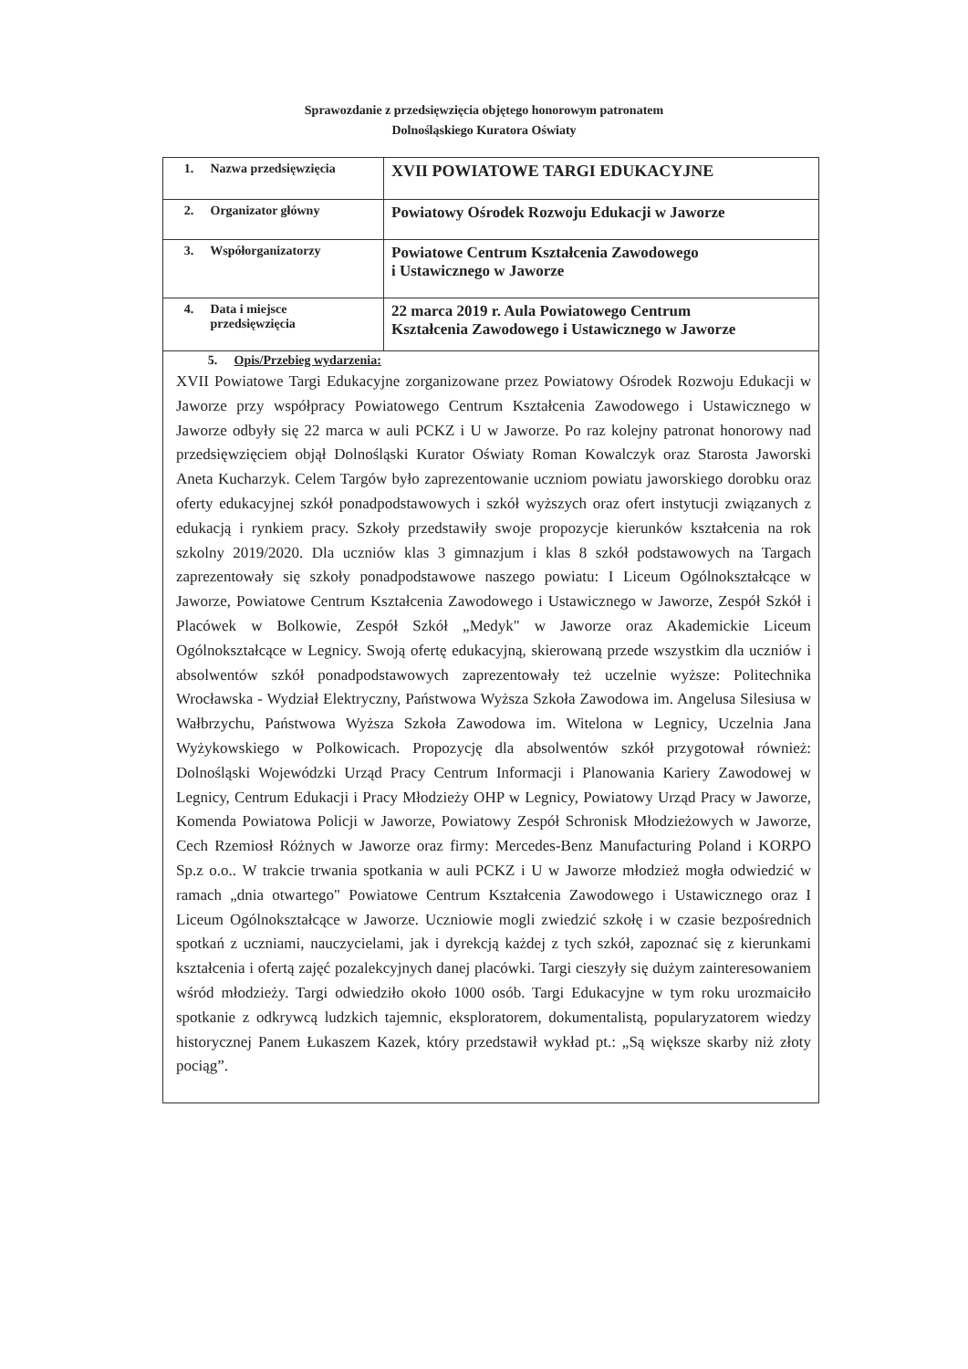Sprawozdanie z przedsięwzięcia objętego honorowym patronatem
Dolnośląskiego Kuratora Oświaty
| 1. Nazwa przedsięwzięcia | XVII POWIATOWE TARGI EDUKACYJNE |
| 2. Organizator główny | Powiatowy Ośrodek Rozwoju Edukacji w Jaworze |
| 3. Współorganizatorzy | Powiatowe Centrum Kształcenia Zawodowego i Ustawicznego w Jaworze |
| 4. Data i miejsce przedsięwzięcia | 22 marca 2019 r. Aula Powiatowego Centrum Kształcenia Zawodowego i Ustawicznego w Jaworze |
| 5. Opis/Przebieg wydarzenia: XVII Powiatowe Targi Edukacyjne zorganizowane przez Powiatowy Ośrodek Rozwoju Edukacji w Jaworze przy współpracy Powiatowego Centrum Kształcenia Zawodowego i Ustawicznego w Jaworze odbyły się 22 marca w auli PCKZ i U w Jaworze. Po raz kolejny patronat honorowy nad przedsięwzięciem objął Dolnośląski Kurator Oświaty Roman Kowalczyk oraz Starosta Jaworski Aneta Kucharzyk. Celem Targów było zaprezentowanie uczniom powiatu jaworskiego dorobku oraz oferty edukacyjnej szkół ponadpodstawowych i szkół wyższych oraz ofert instytucji związanych z edukacją i rynkiem pracy. Szkoły przedstawiły swoje propozycje kierunków kształcenia na rok szkolny 2019/2020. Dla uczniów klas 3 gimnazjum i klas 8 szkół podstawowych na Targach zaprezentowały się szkoły ponadpodstawowe naszego powiatu: I Liceum Ogólnokształcące w Jaworze, Powiatowe Centrum Kształcenia Zawodowego i Ustawicznego w Jaworze, Zespół Szkół i Placówek w Bolkowie, Zespół Szkół „Medyk" w Jaworze oraz Akademickie Liceum Ogólnokształcące w Legnicy. Swoją ofertę edukacyjną, skierowaną przede wszystkim dla uczniów i absolwentów szkół ponadpodstawowych zaprezentowały też uczelnie wyższe: Politechnika Wrocławska - Wydział Elektryczny, Państwowa Wyższa Szkoła Zawodowa im. Angelusa Silesiusa w Wałbrzychu, Państwowa Wyższa Szkoła Zawodowa im. Witelona w Legnicy, Uczelnia Jana Wyżykowskiego w Polkowicach. Propozycję dla absolwentów szkół przygotował również: Dolnośląski Wojewódzki Urząd Pracy Centrum Informacji i Planowania Kariery Zawodowej w Legnicy, Centrum Edukacji i Pracy Młodzieży OHP w Legnicy, Powiatowy Urząd Pracy w Jaworze, Komenda Powiatowa Policji w Jaworze, Powiatowy Zespół Schronisk Młodzieżowych w Jaworze, Cech Rzemiosł Różnych w Jaworze oraz firmy: Mercedes-Benz Manufacturing Poland i KORPO Sp.z o.o.. W trakcie trwania spotkania w auli PCKZ i U w Jaworze młodzież mogła odwiedzić w ramach „dnia otwartego" Powiatowe Centrum Kształcenia Zawodowego i Ustawicznego oraz I Liceum Ogólnokształcące w Jaworze. Uczniowie mogli zwiedzić szkołę i w czasie bezpośrednich spotkań z uczniami, nauczycielami, jak i dyrekcją każdej z tych szkół, zapoznać się z kierunkami kształcenia i ofertą zajęć pozalekcyjnych danej placówki. Targi cieszyły się dużym zainteresowaniem wśród młodzieży. Targi odwiedziło około 1000 osób. Targi Edukacyjne w tym roku urozmaiciło spotkanie z odkrywcą ludzkich tajemnic, eksploratorem, dokumentalistą, popularyzatorem wiedzy historycznej Panem Łukaszem Kazek, który przedstawił wykład pt.: „Są większe skarby niż złoty pociąg”. | |